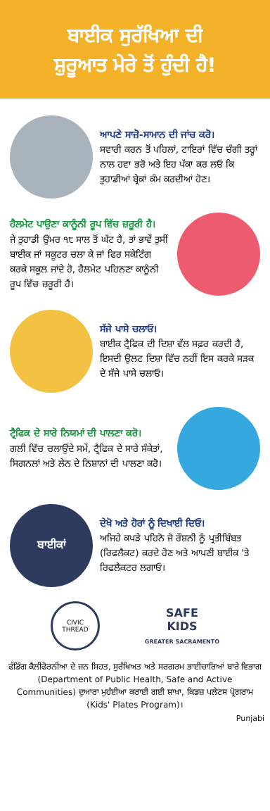ਬਾਈਕ ਸੁਰੱਖਿਆ ਦੀ
ਸ਼ੁਰੂਆਤ ਮੇਰੇ ਤੋਂ ਹੁੰਦੀ ਹੈ!
ਆਪਣੇ ਸਾਜ਼ੋ-ਸਾਮਾਨ ਦੀ ਜਾਂਚ ਕਰੋ।
ਸਵਾਰੀ ਕਰਨ ਤੋਂ ਪਹਿਲਾਂ, ਟਾਇਰਾਂ ਵਿੱਚ ਚੰਗੀ ਤਰ੍ਹਾਂ ਨਾਲ ਹਵਾ ਭਰੋ ਅਤੇ ਇਹ ਪੱਕਾ ਕਰ ਲਓ ਕਿ ਤੁਹਾਡੀਆਂ ਬ੍ਰੇਕਾਂ ਕੰਮ ਕਰਦੀਆਂ ਹੋਣ।
ਹੈਲਮੇਟ ਪਾਉਣਾ ਕਾਨੂੰਨੀ ਰੂਪ ਵਿੱਚ ਜ਼ਰੂਰੀ ਹੈ।
ਜੇ ਤੁਹਾਡੀ ਉਮਰ ੧੮ ਸਾਲ ਤੋਂ ਘੱਟ ਹੈ, ਤਾਂ ਭਾਵੇਂ ਤੁਸੀਂ ਬਾਈਕ ਜਾਂ ਸਕੂਟਰ ਚਲਾ ਕੇ ਜਾਂ ਫਿਰ ਸਕੇਟਿੰਗ ਕਰਕੇ ਸਕੂਲ ਜਾਂਦੇ ਹੋ, ਹੈਲਮੇਟ ਪਹਿਨਣਾ ਕਾਨੂੰਨੀ ਰੂਪ ਵਿੱਚ ਜ਼ਰੂਰੀ ਹੈ।
ਸੱਜੇ ਪਾਸੇ ਚਲਾਓ।
ਬਾਈਕ ਟ੍ਰੈਫਿਕ ਦੀ ਦਿਸ਼ਾ ਵੱਲ ਸਫ਼ਰ ਕਰਦੀ ਹੈ, ਇਸਦੀ ਉਲਟ ਦਿਸ਼ਾ ਵਿੱਚ ਨਹੀਂ ਇਸ ਕਰਕੇ ਸੜਕ ਦੇ ਸੱਜੇ ਪਾਸੇ ਚਲਾਓ।
ਟ੍ਰੈਫਿਕ ਦੇ ਸਾਰੇ ਨਿਯਮਾਂ ਦੀ ਪਾਲਣਾ ਕਰੋ।
ਗਲੀ ਵਿੱਚ ਚਲਾਉਂਦੇ ਸਮੇਂ, ਟ੍ਰੈਫਿਕ ਦੇ ਸਾਰੇ ਸੰਕੇਤਾਂ, ਸਿਗਨਲਾਂ ਅਤੇ ਲੇਨ ਦੇ ਨਿਸ਼ਾਨਾਂ ਦੀ ਪਾਲਣਾ ਕਰੋ।
ਬਾਈਕਾਂ
ਦੇਖੋ ਅਤੇ ਹੋਰਾਂ ਨੂੰ ਦਿਖਾਈ ਦਿਓ।
ਅਜਿਹੇ ਕਪੜੇ ਪਹਿਨੋ ਜੋ ਰੌਸ਼ਨੀ ਨੂੰ ਪ੍ਰਤੀਬਿੰਬਤ (ਰਿਫਲੈਕਟ) ਕਰਦੇ ਹੋਣ ਅਤੇ ਆਪਣੀ ਬਾਈਕ 'ਤੇ ਰਿਫਲੈਕਟਰ ਲਗਾਓ।
CIVIC THREAD
SAFE
KIDS
GREATER SACRAMENTO
ਫੰਡਿੰਗ ਕੈਲੀਫੋਰਨੀਆ ਦੇ ਜਨ ਸਿਹਤ, ਸੁਰੱਖਿਅਤ ਅਤੇ ਸਰਗਰਮ ਭਾਈਚਾਰਿਆਂ ਬਾਰੇ ਵਿਭਾਗ (Department of Public Health, Safe and Active Communities) ਦੁਆਰਾ ਮੁਹੱਈਆ ਕਰਾਈ ਗਈ ਸ਼ਾਖਾ, ਕਿਡਜ਼ ਪਲੇਟਸ ਪ੍ਰੋਗਰਾਮ (Kids' Plates Program)।
Punjabi